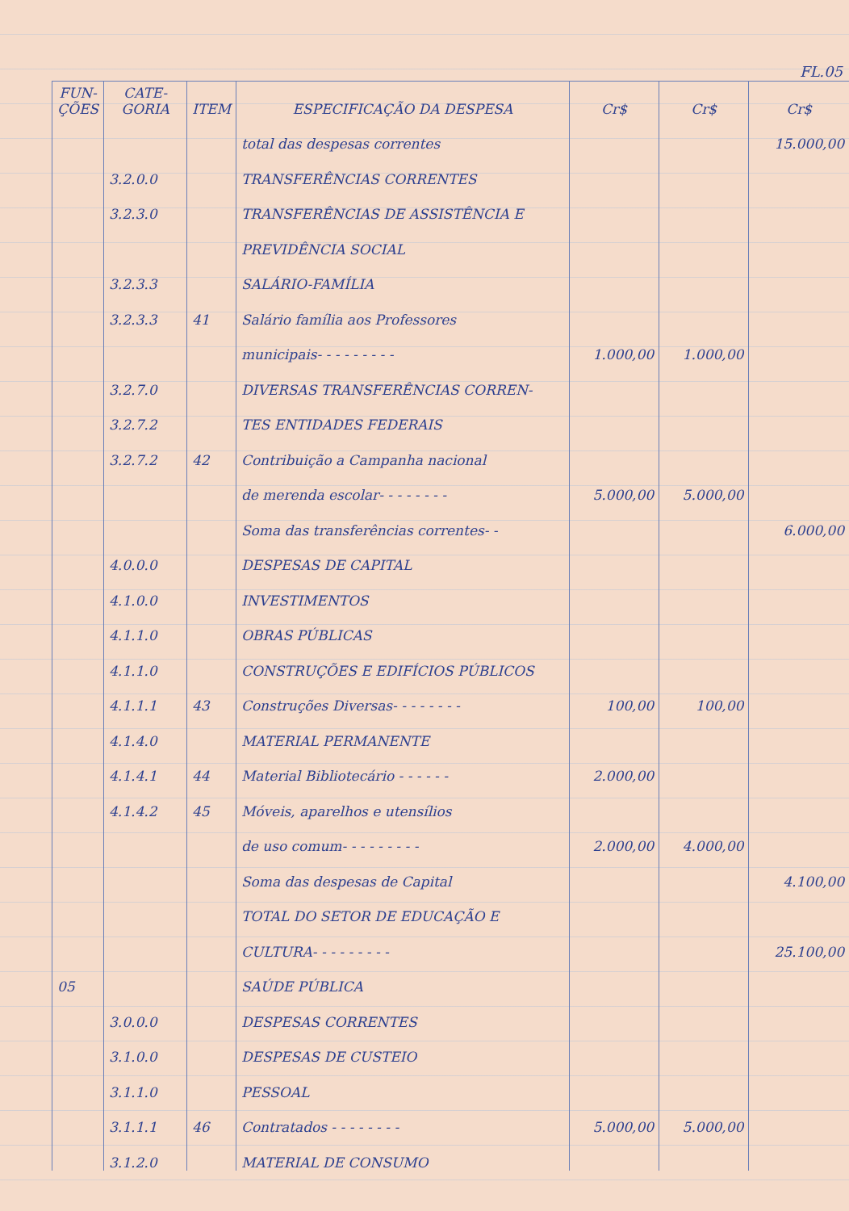FL.05
| FUN- ÇÕES | CATE- GORIA | ITEM | ESPECIFICAÇÃO DA DESPESA | Cr$ | Cr$ | Cr$ |
| --- | --- | --- | --- | --- | --- | --- |
| | | | total das despesas correntes | | | 15.000,00 |
| | 3.2.0.0 | | TRANSFERÊNCIAS CORRENTES | | | |
| | 3.2.3.0 | | TRANSFERÊNCIAS DE ASSISTÊNCIA E | | | |
| | | | PREVIDÊNCIA SOCIAL | | | |
| | 3.2.3.3 | | SALÁRIO-FAMÍLIA | | | |
| | 3.2.3.3 | 41 | Salário família aos Professores | | | |
| | | | municipais- - - - - - - - - | 1.000,00 | 1.000,00 | |
| | 3.2.7.0 | | DIVERSAS TRANSFERÊNCIAS CORREN- | | | |
| | 3.2.7.2 | | TES ENTIDADES FEDERAIS | | | |
| | 3.2.7.2 | 42 | Contribuição a Campanha nacional | | | |
| | | | de merenda escolar- - - - - - - - | 5.000,00 | 5.000,00 | |
| | | | Soma das transferências correntes- - | | | 6.000,00 |
| | 4.0.0.0 | | DESPESAS DE CAPITAL | | | |
| | 4.1.0.0 | | INVESTIMENTOS | | | |
| | 4.1.1.0 | | OBRAS PÚBLICAS | | | |
| | 4.1.1.0 | | CONSTRUÇÕES E EDIFÍCIOS PÚBLICOS | | | |
| | 4.1.1.1 | 43 | Construções Diversas- - - - - - - - | 100,00 | 100,00 | |
| | 4.1.4.0 | | MATERIAL PERMANENTE | | | |
| | 4.1.4.1 | 44 | Material Bibliotecário - - - - - - | 2.000,00 | | |
| | 4.1.4.2 | 45 | Móveis, aparelhos e utensílios | | | |
| | | | de uso comum- - - - - - - - - | 2.000,00 | 4.000,00 | |
| | | | Soma das despesas de Capital | | | 4.100,00 |
| | | | TOTAL DO SETOR DE EDUCAÇÃO E | | | |
| | | | CULTURA- - - - - - - - - | | | 25.100,00 |
| 05 | | | SAÚDE PÚBLICA | | | |
| | 3.0.0.0 | | DESPESAS CORRENTES | | | |
| | 3.1.0.0 | | DESPESAS DE CUSTEIO | | | |
| | 3.1.1.0 | | PESSOAL | | | |
| | 3.1.1.1 | 46 | Contratados - - - - - - - - | 5.000,00 | 5.000,00 | |
| | 3.1.2.0 | | MATERIAL DE CONSUMO | | | |